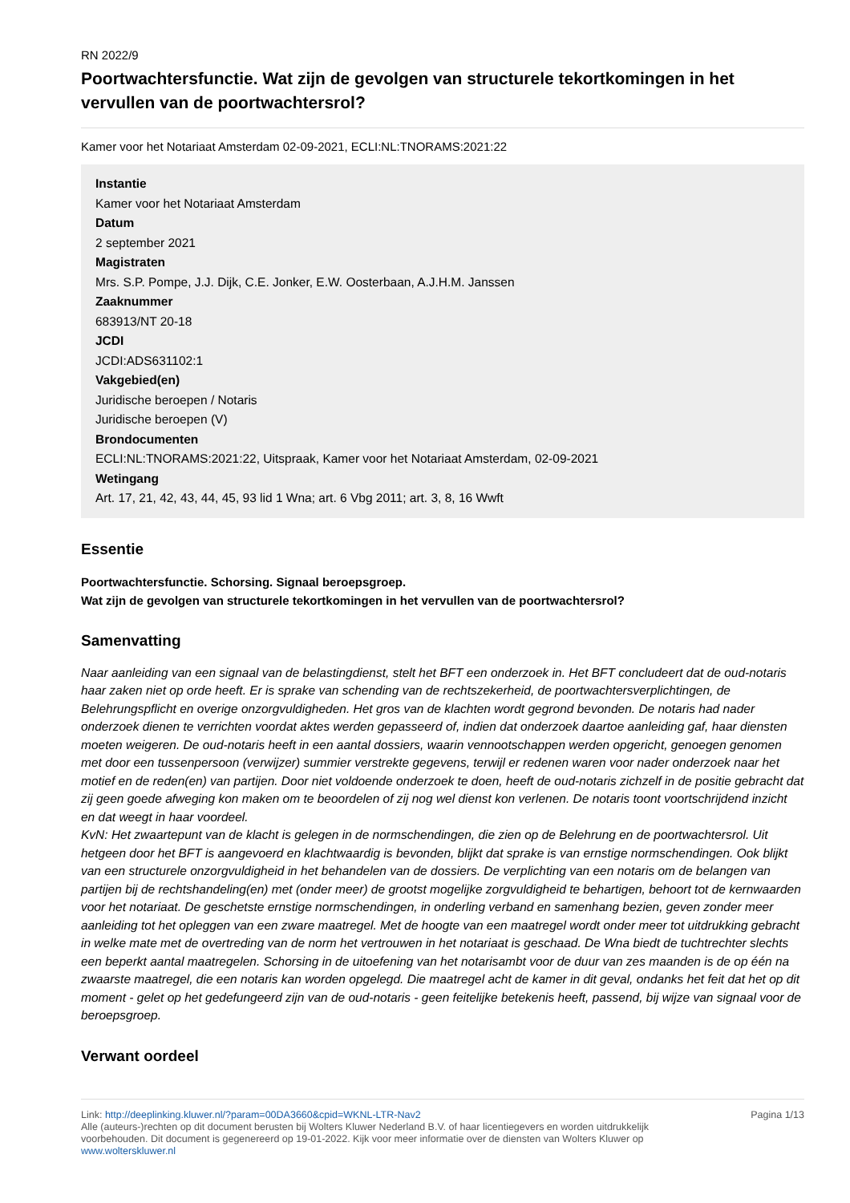RN 2022/9
Poortwachtersfunctie. Wat zijn de gevolgen van structurele tekortkomingen in het vervullen van de poortwachtersrol?
Kamer voor het Notariaat Amsterdam 02-09-2021, ECLI:NL:TNORAMS:2021:22
Instantie
Kamer voor het Notariaat Amsterdam
Datum
2 september 2021
Magistraten
Mrs. S.P. Pompe, J.J. Dijk, C.E. Jonker, E.W. Oosterbaan, A.J.H.M. Janssen
Zaaknummer
683913/NT 20-18
JCDI
JCDI:ADS631102:1
Vakgebied(en)
Juridische beroepen / Notaris
Juridische beroepen (V)
Brondocumenten
ECLI:NL:TNORAMS:2021:22, Uitspraak, Kamer voor het Notariaat Amsterdam, 02-09-2021
Wetingang
Art. 17, 21, 42, 43, 44, 45, 93 lid 1 Wna; art. 6 Vbg 2011; art. 3, 8, 16 Wwft
Essentie
Poortwachtersfunctie. Schorsing. Signaal beroepsgroep.
Wat zijn de gevolgen van structurele tekortkomingen in het vervullen van de poortwachtersrol?
Samenvatting
Naar aanleiding van een signaal van de belastingdienst, stelt het BFT een onderzoek in. Het BFT concludeert dat de oud-notaris haar zaken niet op orde heeft. Er is sprake van schending van de rechtszekerheid, de poortwachtersverplichtingen, de Belehrungspflicht en overige onzorgvuldigheden. Het gros van de klachten wordt gegrond bevonden. De notaris had nader onderzoek dienen te verrichten voordat aktes werden gepasseerd of, indien dat onderzoek daartoe aanleiding gaf, haar diensten moeten weigeren. De oud-notaris heeft in een aantal dossiers, waarin vennootschappen werden opgericht, genoegen genomen met door een tussenpersoon (verwijzer) summier verstrekte gegevens, terwijl er redenen waren voor nader onderzoek naar het motief en de reden(en) van partijen. Door niet voldoende onderzoek te doen, heeft de oud-notaris zichzelf in de positie gebracht dat zij geen goede afweging kon maken om te beoordelen of zij nog wel dienst kon verlenen. De notaris toont voortschrijdend inzicht en dat weegt in haar voordeel.
KvN: Het zwaartepunt van de klacht is gelegen in de normschendingen, die zien op de Belehrung en de poortwachtersrol. Uit hetgeen door het BFT is aangevoerd en klachtwaardig is bevonden, blijkt dat sprake is van ernstige normschendingen. Ook blijkt van een structurele onzorgvuldigheid in het behandelen van de dossiers. De verplichting van een notaris om de belangen van partijen bij de rechtshandeling(en) met (onder meer) de grootst mogelijke zorgvuldigheid te behartigen, behoort tot de kernwaarden voor het notariaat. De geschetste ernstige normschendingen, in onderling verband en samenhang bezien, geven zonder meer aanleiding tot het opleggen van een zware maatregel. Met de hoogte van een maatregel wordt onder meer tot uitdrukking gebracht in welke mate met de overtreding van de norm het vertrouwen in het notariaat is geschaad. De Wna biedt de tuchtrechter slechts een beperkt aantal maatregelen. Schorsing in de uitoefening van het notarisambt voor de duur van zes maanden is de op één na zwaarste maatregel, die een notaris kan worden opgelegd. Die maatregel acht de kamer in dit geval, ondanks het feit dat het op dit moment - gelet op het gedefungeerd zijn van de oud-notaris - geen feitelijke betekenis heeft, passend, bij wijze van signaal voor de beroepsgroep.
Verwant oordeel
Link: http://deeplinking.kluwer.nl/?param=00DA3660&cpid=WKNL-LTR-Nav2
Alle (auteurs-)rechten op dit document berusten bij Wolters Kluwer Nederland B.V. of haar licentiegevers en worden uitdrukkelijk voorbehouden. Dit document is gegenereerd op 19-01-2022. Kijk voor meer informatie over de diensten van Wolters Kluwer op www.wolterskluwer.nl
Pagina 1/13